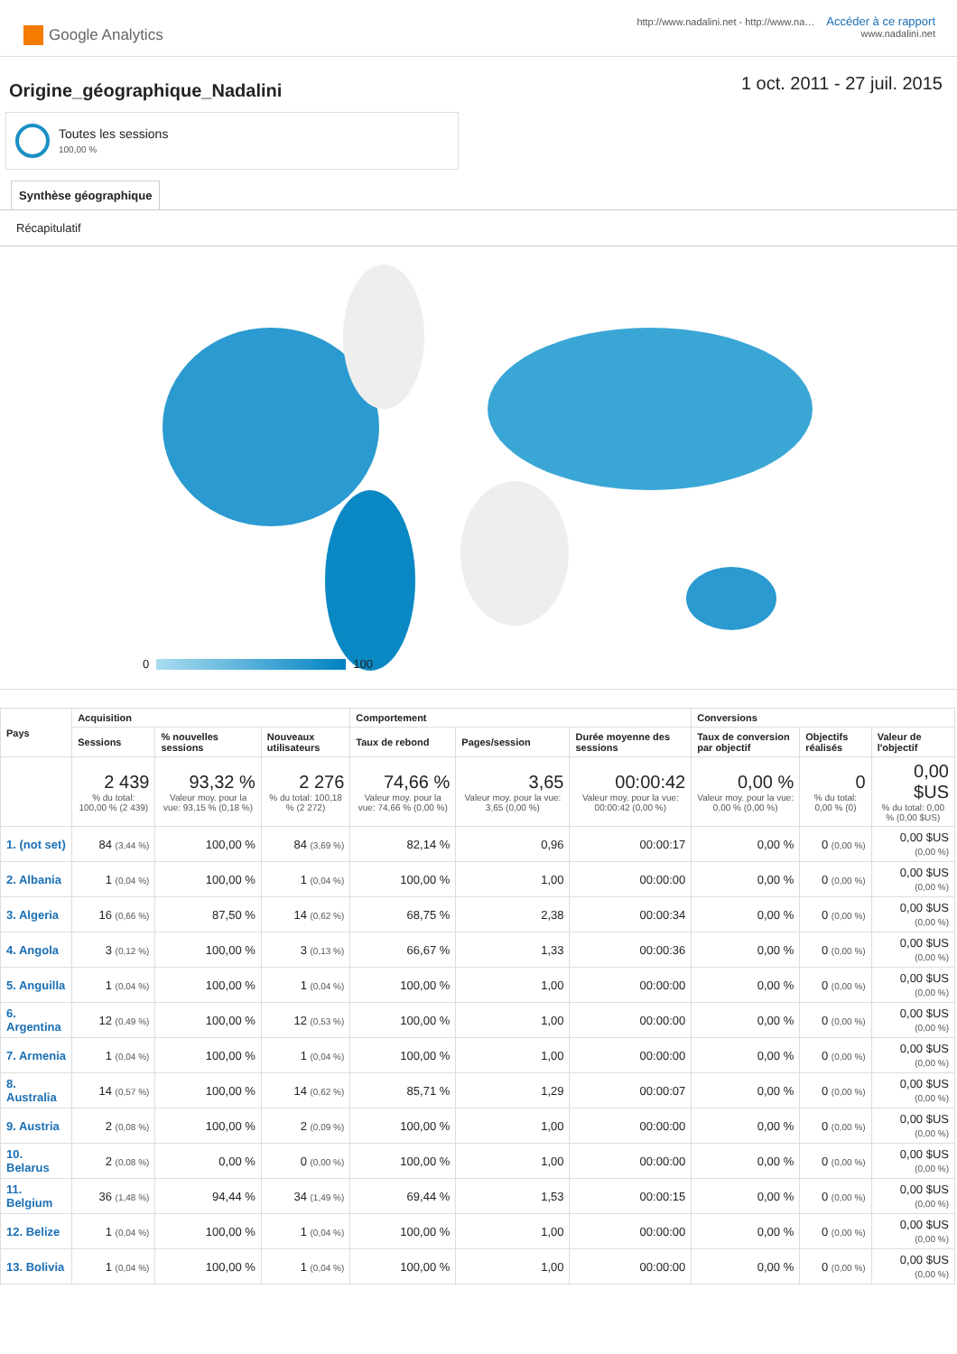Google Analytics
http://www.nadalini.net - http://www.na… Accéder à ce rapport
www.nadalini.net
Origine_géographique_Nadalini
1 oct. 2011 - 27 juil. 2015
Toutes les sessions
100,00 %
Synthèse géographique
Récapitulatif
0 100
| Pays | Acquisition | | | Comportement | | | Conversions | | |
| --- | --- | --- | --- | --- | --- | --- | --- | --- | --- |
| | Sessions | % nouvelles sessions | Nouveaux utilisateurs | Taux de rebond | Pages/session | Durée moyenne des sessions | Taux de conversion par objectif | Objectifs réalisés | Valeur de l'objectif |
| | 2 439 % du total: 100,00 % (2 439) | 93,32 % Valeur moy. pour la vue: 93,15 % (0,18 %) | 2 276 % du total: 100,18 % (2 272) | 74,66 % Valeur moy. pour la vue: 74,66 % (0,00 %) | 3,65 Valeur moy. pour la vue: 3,65 (0,00 %) | 00:00:42 Valeur moy. pour la vue: 00:00:42 (0,00 %) | 0,00 % Valeur moy. pour la vue: 0,00 % (0,00 %) | 0 % du total: 0,00 % (0) | 0,00 $US % du total: 0,00 % (0,00 $US) |
| 1. (not set) | 84 (3,44 %) | 100,00 % | 84 (3,69 %) | 82,14 % | 0,96 | 00:00:17 | 0,00 % | 0 (0,00 %) | 0,00 $US (0,00 %) |
| 2. Albania | 1 (0,04 %) | 100,00 % | 1 (0,04 %) | 100,00 % | 1,00 | 00:00:00 | 0,00 % | 0 (0,00 %) | 0,00 $US (0,00 %) |
| 3. Algeria | 16 (0,66 %) | 87,50 % | 14 (0,62 %) | 68,75 % | 2,38 | 00:00:34 | 0,00 % | 0 (0,00 %) | 0,00 $US (0,00 %) |
| 4. Angola | 3 (0,12 %) | 100,00 % | 3 (0,13 %) | 66,67 % | 1,33 | 00:00:36 | 0,00 % | 0 (0,00 %) | 0,00 $US (0,00 %) |
| 5. Anguilla | 1 (0,04 %) | 100,00 % | 1 (0,04 %) | 100,00 % | 1,00 | 00:00:00 | 0,00 % | 0 (0,00 %) | 0,00 $US (0,00 %) |
| 6. Argentina | 12 (0,49 %) | 100,00 % | 12 (0,53 %) | 100,00 % | 1,00 | 00:00:00 | 0,00 % | 0 (0,00 %) | 0,00 $US (0,00 %) |
| 7. Armenia | 1 (0,04 %) | 100,00 % | 1 (0,04 %) | 100,00 % | 1,00 | 00:00:00 | 0,00 % | 0 (0,00 %) | 0,00 $US (0,00 %) |
| 8. Australia | 14 (0,57 %) | 100,00 % | 14 (0,62 %) | 85,71 % | 1,29 | 00:00:07 | 0,00 % | 0 (0,00 %) | 0,00 $US (0,00 %) |
| 9. Austria | 2 (0,08 %) | 100,00 % | 2 (0,09 %) | 100,00 % | 1,00 | 00:00:00 | 0,00 % | 0 (0,00 %) | 0,00 $US (0,00 %) |
| 10. Belarus | 2 (0,08 %) | 0,00 % | 0 (0,00 %) | 100,00 % | 1,00 | 00:00:00 | 0,00 % | 0 (0,00 %) | 0,00 $US (0,00 %) |
| 11. Belgium | 36 (1,48 %) | 94,44 % | 34 (1,49 %) | 69,44 % | 1,53 | 00:00:15 | 0,00 % | 0 (0,00 %) | 0,00 $US (0,00 %) |
| 12. Belize | 1 (0,04 %) | 100,00 % | 1 (0,04 %) | 100,00 % | 1,00 | 00:00:00 | 0,00 % | 0 (0,00 %) | 0,00 $US (0,00 %) |
| 13. Bolivia | 1 (0,04 %) | 100,00 % | 1 (0,04 %) | 100,00 % | 1,00 | 00:00:00 | 0,00 % | 0 (0,00 %) | 0,00 $US (0,00 %) |